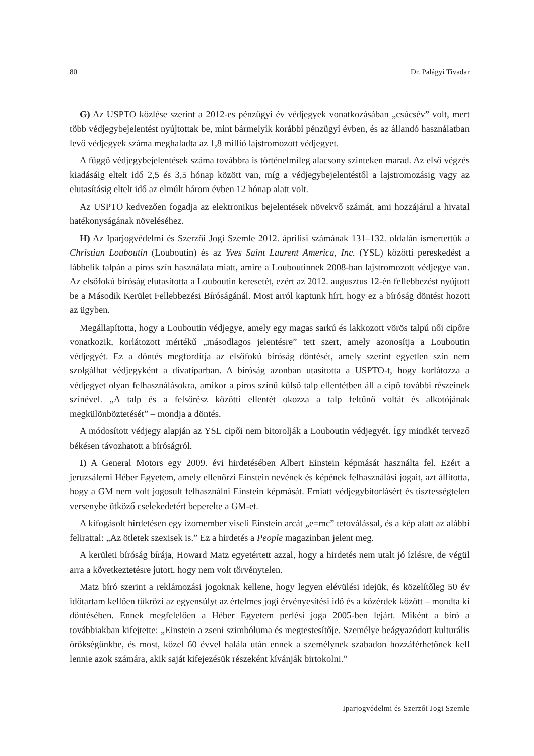80 Dr. Palágyi Tivadar
G) Az USPTO közlése szerint a 2012-es pénzügyi év védjegyek vonatkozásában „csúcsév” volt, mert több védjegybejelentést nyújtottak be, mint bármelyik korábbi pénzügyi évben, és az állandó használatban levő védjegyek száma meghaladta az 1,8 millió lajstromozott védjegyet.
A függő védjegybejelentések száma továbbra is történelmileg alacsony szinteken marad. Az első végzés kiadásáig eltelt idő 2,5 és 3,5 hónap között van, míg a védjegybejelentéstől a lajstromozásig vagy az elutasításig eltelt idő az elmúlt három évben 12 hónap alatt volt.
Az USPTO kedvezően fogadja az elektronikus bejelentések növekvő számát, ami hozzájárul a hivatal hatékonyságának növeléséhez.
H) Az Iparjogvédelmi és Szerzői Jogi Szemle 2012. áprilisi számának 131–132. oldalán ismertettük a Christian Louboutin (Louboutin) és az Yves Saint Laurent America, Inc. (YSL) közötti pereskedést a lábbelik talpán a piros szín használata miatt, amire a Louboutinnek 2008-ban lajstromozott védjegye van. Az elsőfokú bíróság elutasította a Louboutin keresetét, ezért az 2012. augusztus 12-én fellebbezést nyújtott be a Második Kerület Fellebbezési Bíróságánál. Most arról kaptunk hírt, hogy ez a bíróság döntést hozott az ügyben.
Megállapította, hogy a Louboutin védjegye, amely egy magas sarkú és lakkozott vörös talpú női cipőre vonatkozik, korlátozott mértékű „másodlagos jelentésre” tett szert, amely azonosítja a Louboutin védjegyét. Ez a döntés megfordítja az elsőfokú bíróság döntését, amely szerint egyetlen szín nem szolgálhat védjegyként a divatiparban. A bíróság azonban utasította a USPTO-t, hogy korlátozza a védjegyet olyan felhasználásokra, amikor a piros színű külső talp ellentétben áll a cipő további részeinek színével. „A talp és a felsőrész közötti ellentét okozza a talp feltűnő voltát és alkotójának megkülönböztetését” – mondja a döntés.
A módosított védjegy alapján az YSL cipői nem bitorolják a Louboutin védjegyét. Így mindkét tervező békésen távozhatott a bíróságról.
I) A General Motors egy 2009. évi hirdetésében Albert Einstein képmását használta fel. Ezért a jeruzsálemi Héber Egyetem, amely ellenőrzi Einstein nevének és képének felhasználási jogait, azt állította, hogy a GM nem volt jogosult felhasználni Einstein képmását. Emiatt védjegybitorlásért és tisztességtelen versenybe ütköző cselekedetért beperelte a GM-et.
A kifogásolt hirdetésen egy izomember viseli Einstein arcát „e=mc” tetoválással, és a kép alatt az alábbi felirattal: „Az ötletek szexisek is.” Ez a hirdetés a People magazinban jelent meg.
A kerületi bíróság bírája, Howard Matz egyetértett azzal, hogy a hirdetés nem utalt jó ízlésre, de végül arra a következtetésre jutott, hogy nem volt törvénytelen.
Matz bíró szerint a reklámozási jogoknak kellene, hogy legyen elévülési idejük, és közelítőleg 50 év időtartam kellően tükrözi az egyensúlyt az értelmes jogi érvényesítési idő és a közérdek között – mondta ki döntésében. Ennek megfelelően a Héber Egyetem perlési joga 2005-ben lejárt. Miként a bíró a továbbiakban kifejtette: „Einstein a zseni szimbóluma és megtestesítője. Személye beágyazódott kulturális örökségünkbe, és most, közel 60 évvel halála után ennek a személynek szabadon hozzáférhetőnek kell lennie azok számára, akik saját kifejezésük részeként kívánják birtokolni.”
Iparjogvédelmi és Szerzői Jogi Szemle